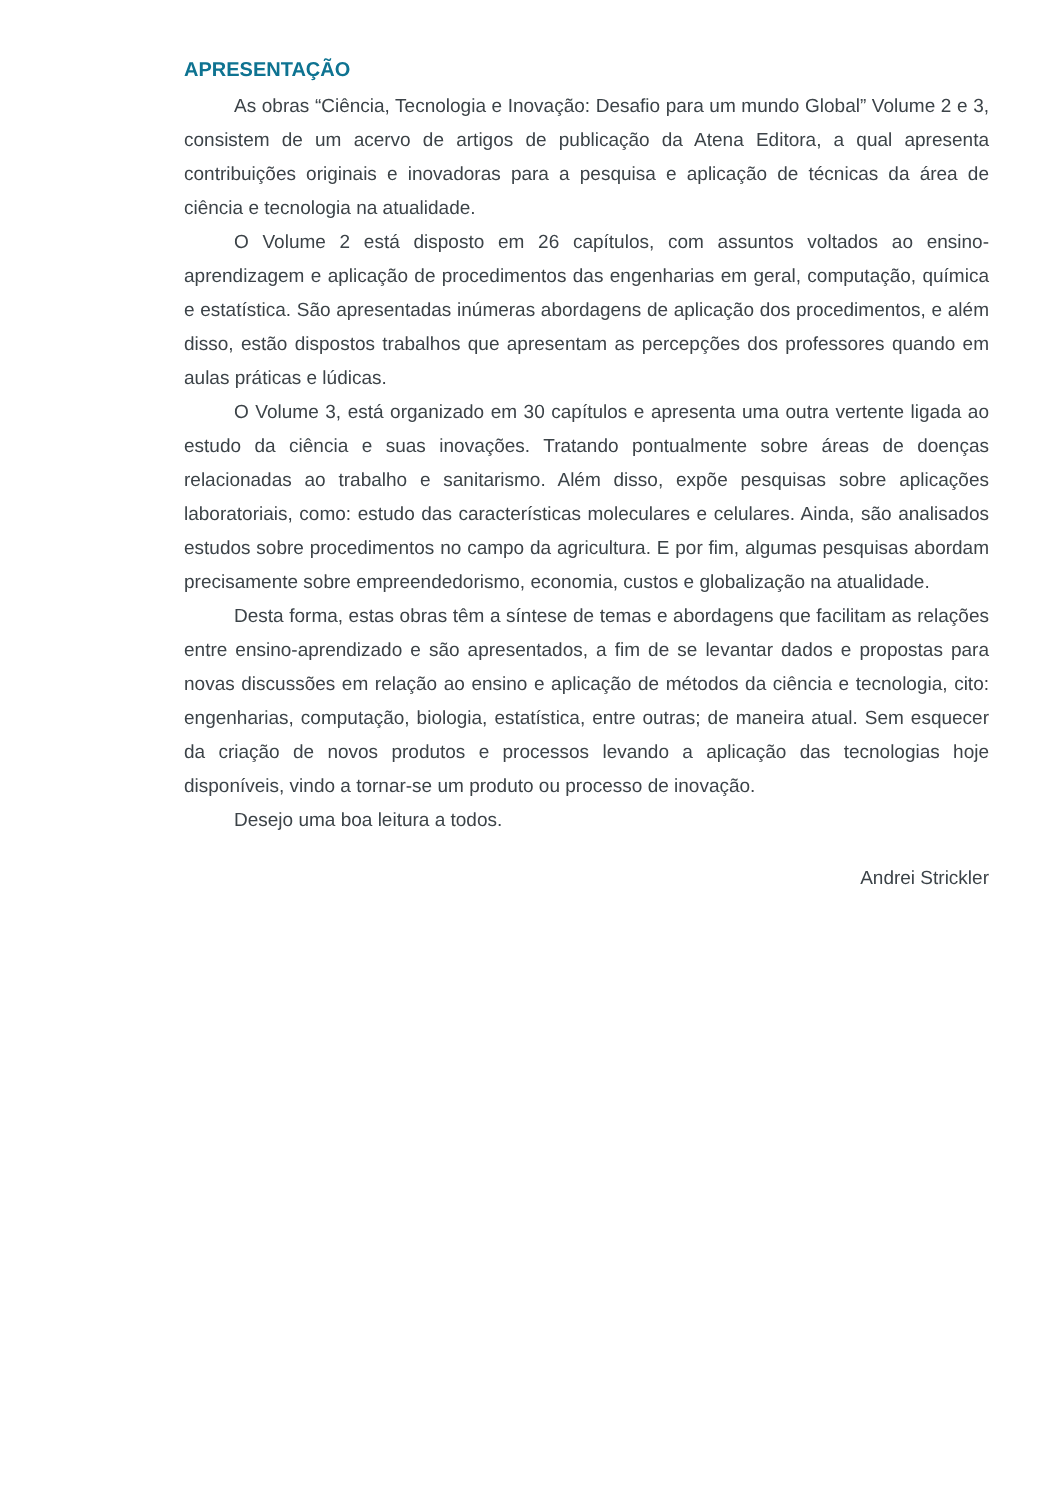APRESENTAÇÃO
As obras “Ciência, Tecnologia e Inovação: Desafio para um mundo Global” Volume 2 e 3, consistem de um acervo de artigos de publicação da Atena Editora, a qual apresenta contribuições originais e inovadoras para a pesquisa e aplicação de técnicas da área de ciência e tecnologia na atualidade.
O Volume 2 está disposto em 26 capítulos, com assuntos voltados ao ensino-aprendizagem e aplicação de procedimentos das engenharias em geral, computação, química e estatística. São apresentadas inúmeras abordagens de aplicação dos procedimentos, e além disso, estão dispostos trabalhos que apresentam as percepções dos professores quando em aulas práticas e lúdicas.
O Volume 3, está organizado em 30 capítulos e apresenta uma outra vertente ligada ao estudo da ciência e suas inovações. Tratando pontualmente sobre áreas de doenças relacionadas ao trabalho e sanitarismo. Além disso, expõe pesquisas sobre aplicações laboratoriais, como: estudo das características moleculares e celulares. Ainda, são analisados estudos sobre procedimentos no campo da agricultura. E por fim, algumas pesquisas abordam precisamente sobre empreendedorismo, economia, custos e globalização na atualidade.
Desta forma, estas obras têm a síntese de temas e abordagens que facilitam as relações entre ensino-aprendizado e são apresentados, a fim de se levantar dados e propostas para novas discussões em relação ao ensino e aplicação de métodos da ciência e tecnologia, cito: engenharias, computação, biologia, estatística, entre outras; de maneira atual. Sem esquecer da criação de novos produtos e processos levando a aplicação das tecnologias hoje disponíveis, vindo a tornar-se um produto ou processo de inovação.
Desejo uma boa leitura a todos.
Andrei Strickler